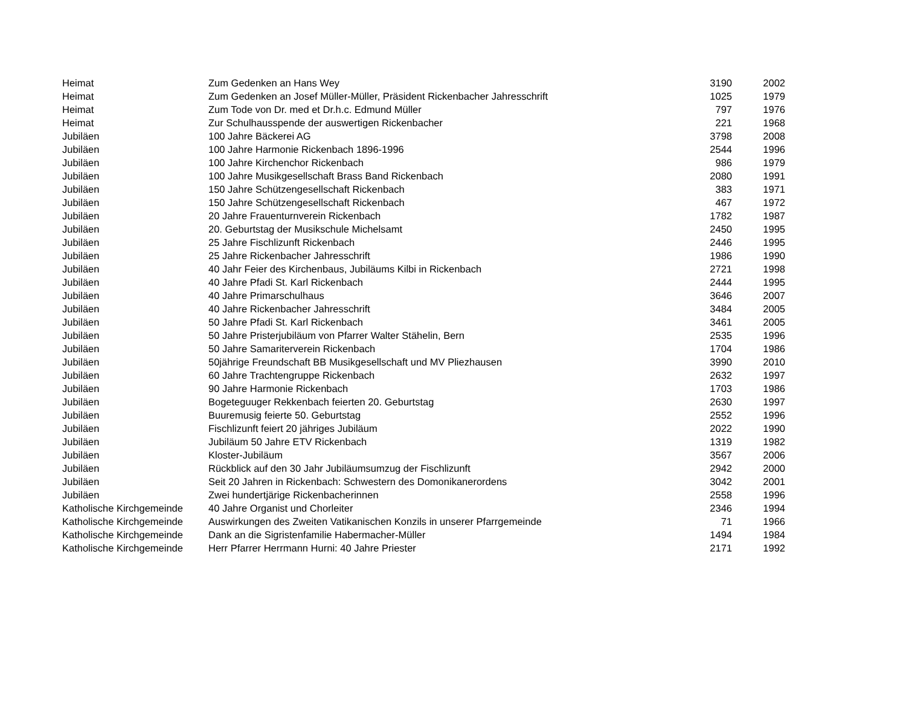| Heimat | Zum Gedenken an Hans Wey | 3190 | 2002 |
| Heimat | Zum Gedenken an Josef Müller-Müller, Präsident Rickenbacher Jahresschrift | 1025 | 1979 |
| Heimat | Zum Tode von Dr. med et Dr.h.c. Edmund Müller | 797 | 1976 |
| Heimat | Zur Schulhausspende der auswertigen Rickenbacher | 221 | 1968 |
| Jubiläen | 100 Jahre Bäckerei AG | 3798 | 2008 |
| Jubiläen | 100 Jahre Harmonie Rickenbach 1896-1996 | 2544 | 1996 |
| Jubiläen | 100 Jahre Kirchenchor Rickenbach | 986 | 1979 |
| Jubiläen | 100 Jahre Musikgesellschaft Brass Band Rickenbach | 2080 | 1991 |
| Jubiläen | 150 Jahre Schützengesellschaft Rickenbach | 383 | 1971 |
| Jubiläen | 150 Jahre Schützengesellschaft Rickenbach | 467 | 1972 |
| Jubiläen | 20 Jahre Frauenturnverein Rickenbach | 1782 | 1987 |
| Jubiläen | 20. Geburtstag der Musikschule Michelsamt | 2450 | 1995 |
| Jubiläen | 25 Jahre Fischlizunft Rickenbach | 2446 | 1995 |
| Jubiläen | 25 Jahre Rickenbacher Jahresschrift | 1986 | 1990 |
| Jubiläen | 40 Jahr Feier des Kirchenbaus, Jubiläums Kilbi in Rickenbach | 2721 | 1998 |
| Jubiläen | 40 Jahre Pfadi St. Karl Rickenbach | 2444 | 1995 |
| Jubiläen | 40 Jahre Primarschulhaus | 3646 | 2007 |
| Jubiläen | 40 Jahre Rickenbacher Jahresschrift | 3484 | 2005 |
| Jubiläen | 50 Jahre Pfadi St. Karl Rickenbach | 3461 | 2005 |
| Jubiläen | 50 Jahre Pristerjubiläum von Pfarrer Walter Stähelin, Bern | 2535 | 1996 |
| Jubiläen | 50 Jahre Samariterverein Rickenbach | 1704 | 1986 |
| Jubiläen | 50jährige Freundschaft BB Musikgesellschaft und MV Pliezhausen | 3990 | 2010 |
| Jubiläen | 60 Jahre Trachtengruppe Rickenbach | 2632 | 1997 |
| Jubiläen | 90 Jahre Harmonie Rickenbach | 1703 | 1986 |
| Jubiläen | Bogeteguuger Rekkenbach feierten 20. Geburtstag | 2630 | 1997 |
| Jubiläen | Buuremusig feierte 50. Geburtstag | 2552 | 1996 |
| Jubiläen | Fischlizunft feiert 20 jähriges Jubiläum | 2022 | 1990 |
| Jubiläen | Jubiläum 50 Jahre ETV Rickenbach | 1319 | 1982 |
| Jubiläen | Kloster-Jubiläum | 3567 | 2006 |
| Jubiläen | Rückblick auf den 30 Jahr Jubiläumsumzug der Fischlizunft | 2942 | 2000 |
| Jubiläen | Seit 20 Jahren in Rickenbach: Schwestern des Domonikanerordens | 3042 | 2001 |
| Jubiläen | Zwei hundertjärige Rickenbacherinnen | 2558 | 1996 |
| Katholische Kirchgemeinde | 40 Jahre Organist und Chorleiter | 2346 | 1994 |
| Katholische Kirchgemeinde | Auswirkungen des Zweiten Vatikanischen Konzils in unserer Pfarrgemeinde | 71 | 1966 |
| Katholische Kirchgemeinde | Dank an die Sigristenfamilie Habermacher-Müller | 1494 | 1984 |
| Katholische Kirchgemeinde | Herr Pfarrer Herrmann Hurni: 40 Jahre Priester | 2171 | 1992 |